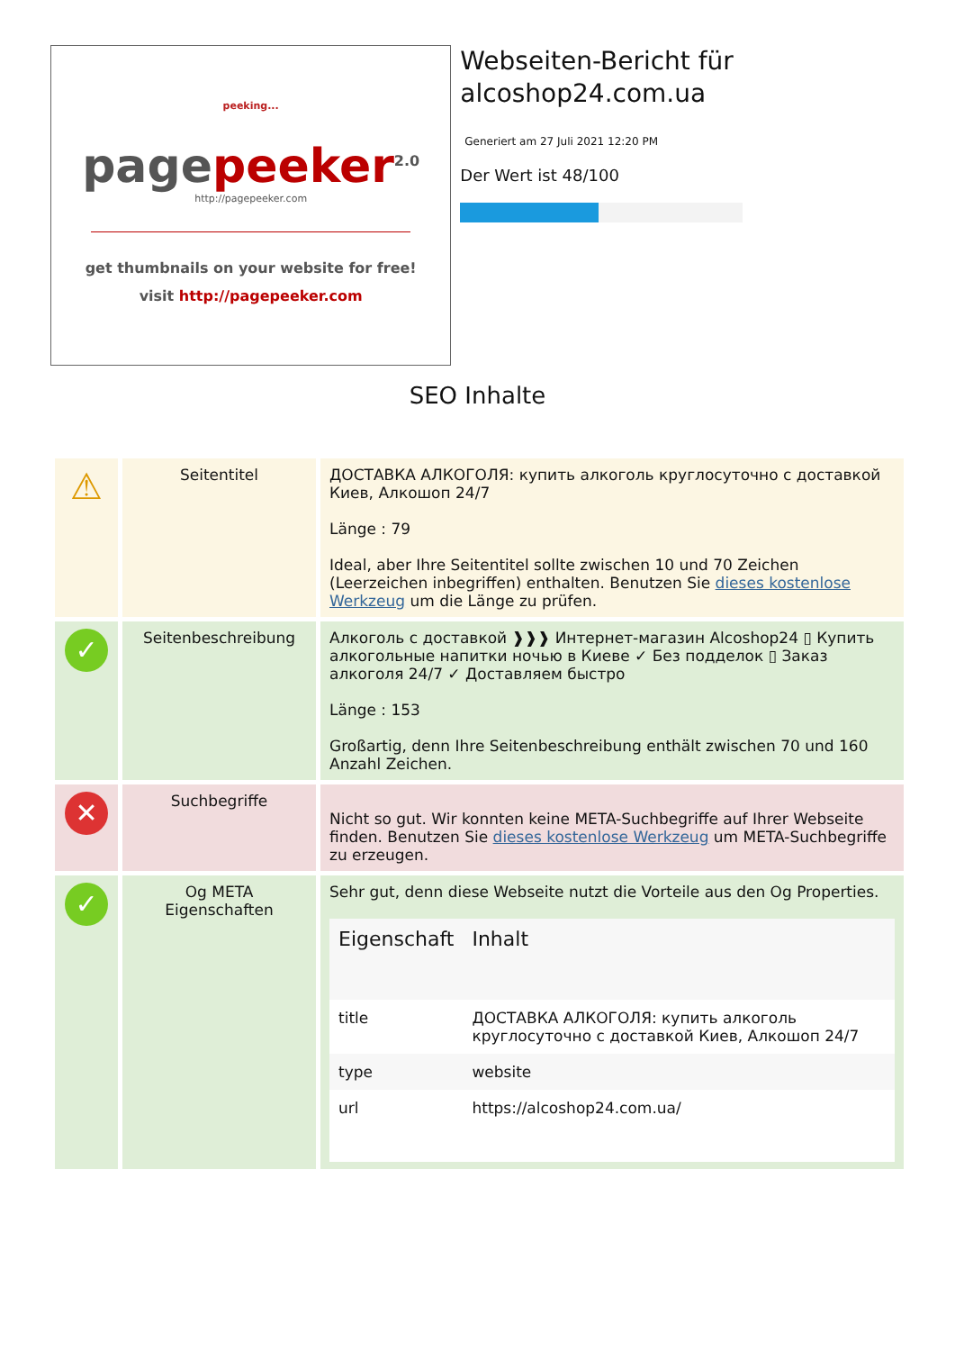peeking...
page peeker<sup>2.0</sup>
http://pagepeeker.com
get thumbnails on your website for free!
visit http://pagepeeker.com
Webseiten-Bericht für alcoshop24.com.ua
Generiert am 27 Juli 2021 12:20 PM
Der Wert ist 48/100
SEO Inhalte
| ⚠ | Seitentitel | ДОСТАВКА АЛКОГОЛЯ: купить алкоголь круглосуточно с доставкой Киев, Алкошоп 24/7 Länge : 79 Ideal, aber Ihre Seitentitel sollte zwischen 10 und 70 Zeichen (Leerzeichen inbegriffen) enthalten. Benutzen Sie dieses kostenlose Werkzeug um die Länge zu prüfen. |
| ✓ | Seitenbeschreibung | Алкоголь с доставкой ❱❱❱ Интернет-магазин Alcoshop24 ▯ Купить алкогольные напитки ночью в Киеве ✓ Без подделок ▯ Заказ алкоголя 24/7 ✓ Доставляем быстро Länge : 153 Großartig, denn Ihre Seitenbeschreibung enthält zwischen 70 und 160 Anzahl Zeichen. |
| ✕ | Suchbegriffe | Nicht so gut. Wir konnten keine META-Suchbegriffe auf Ihrer Webseite finden. Benutzen Sie dieses kostenlose Werkzeug um META-Suchbegriffe zu erzeugen. |
| ✓ | Og META Eigenschaften | Sehr gut, denn diese Webseite nutzt die Vorteile aus den Og Properties. / Eigenschaft / Inhalt / / --- / --- / / title / ДОСТАВКА АЛКОГОЛЯ: купить алкоголь круглосуточно с доставкой Киев, Алкошоп 24/7 / / type / website / / url / https://alcoshop24.com.ua/ / |